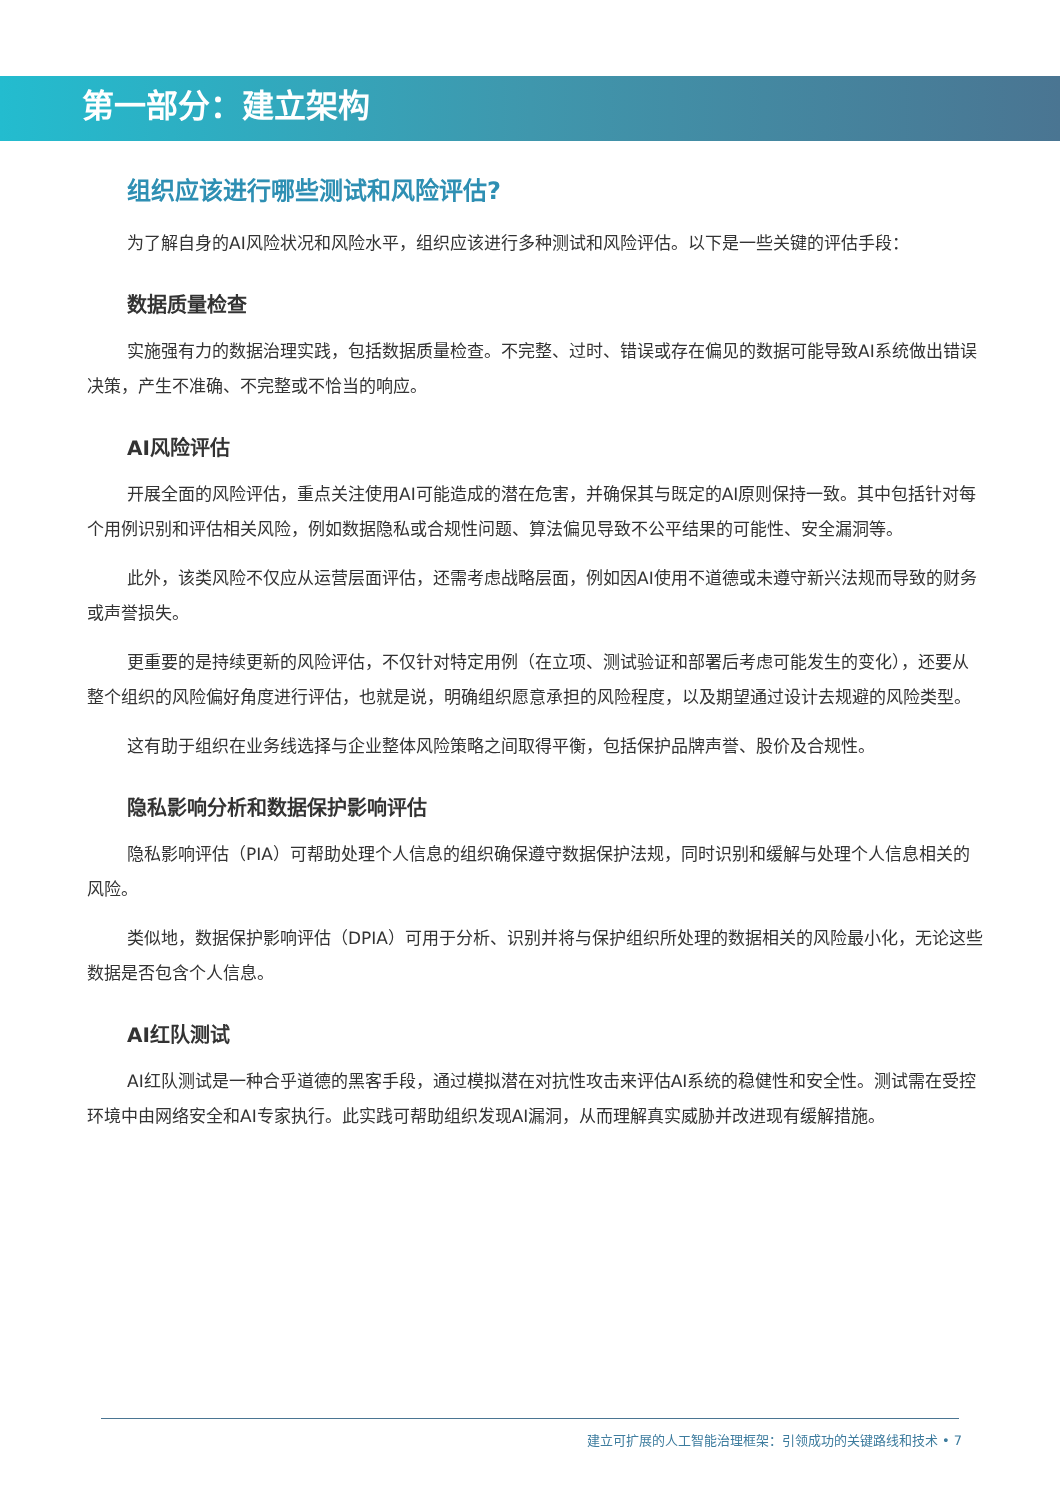第一部分：建立架构
组织应该进行哪些测试和风险评估?
为了解自身的AI风险状况和风险水平，组织应该进行多种测试和风险评估。以下是一些关键的评估手段：
数据质量检查
实施强有力的数据治理实践，包括数据质量检查。不完整、过时、错误或存在偏见的数据可能导致AI系统做出错误决策，产生不准确、不完整或不恰当的响应。
AI风险评估
开展全面的风险评估，重点关注使用AI可能造成的潜在危害，并确保其与既定的AI原则保持一致。其中包括针对每个用例识别和评估相关风险，例如数据隐私或合规性问题、算法偏见导致不公平结果的可能性、安全漏洞等。
此外，该类风险不仅应从运营层面评估，还需考虑战略层面，例如因AI使用不道德或未遵守新兴法规而导致的财务或声誉损失。
更重要的是持续更新的风险评估，不仅针对特定用例（在立项、测试验证和部署后考虑可能发生的变化），还要从整个组织的风险偏好角度进行评估，也就是说，明确组织愿意承担的风险程度，以及期望通过设计去规避的风险类型。
这有助于组织在业务线选择与企业整体风险策略之间取得平衡，包括保护品牌声誉、股价及合规性。
隐私影响分析和数据保护影响评估
隐私影响评估（PIA）可帮助处理个人信息的组织确保遵守数据保护法规，同时识别和缓解与处理个人信息相关的风险。
类似地，数据保护影响评估（DPIA）可用于分析、识别并将与保护组织所处理的数据相关的风险最小化，无论这些数据是否包含个人信息。
AI红队测试
AI红队测试是一种合乎道德的黑客手段，通过模拟潜在对抗性攻击来评估AI系统的稳健性和安全性。测试需在受控环境中由网络安全和AI专家执行。此实践可帮助组织发现AI漏洞，从而理解真实威胁并改进现有缓解措施。
建立可扩展的人工智能治理框架：引领成功的关键路线和技术 • 7